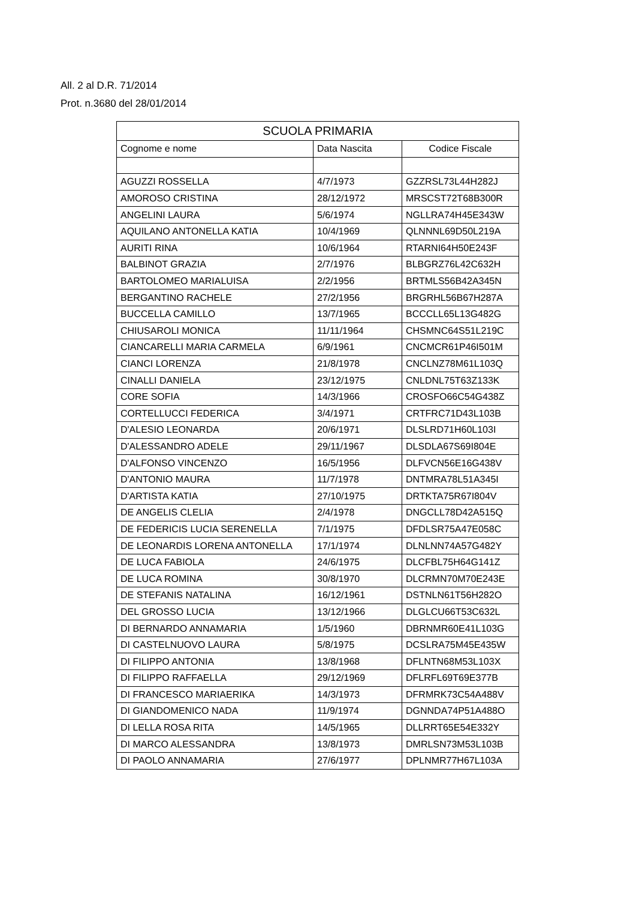All. 2 al D.R. 71/2014
Prot. n.3680 del 28/01/2014
| SCUOLA PRIMARIA | | |
| --- | --- | --- |
| Cognome e nome | Data Nascita | Codice Fiscale |
| AGUZZI ROSSELLA | 4/7/1973 | GZZRSL73L44H282J |
| AMOROSO CRISTINA | 28/12/1972 | MRSCST72T68B300R |
| ANGELINI LAURA | 5/6/1974 | NGLLRA74H45E343W |
| AQUILANO ANTONELLA KATIA | 10/4/1969 | QLNNNL69D50L219A |
| AURITI RINA | 10/6/1964 | RTARNI64H50E243F |
| BALBINOT GRAZIA | 2/7/1976 | BLBGRZ76L42C632H |
| BARTOLOMEO MARIALUISA | 2/2/1956 | BRTMLS56B42A345N |
| BERGANTINO RACHELE | 27/2/1956 | BRGRHL56B67H287A |
| BUCCELLA CAMILLO | 13/7/1965 | BCCCLL65L13G482G |
| CHIUSAROLI MONICA | 11/11/1964 | CHSMNC64S51L219C |
| CIANCARELLI MARIA CARMELA | 6/9/1961 | CNCMCR61P46I501M |
| CIANCI LORENZA | 21/8/1978 | CNCLNZ78M61L103Q |
| CINALLI DANIELA | 23/12/1975 | CNLDNL75T63Z133K |
| CORE SOFIA | 14/3/1966 | CROSFO66C54G438Z |
| CORTELLUCCI FEDERICA | 3/4/1971 | CRTFRC71D43L103B |
| D'ALESIO LEONARDA | 20/6/1971 | DLSLRD71H60L103I |
| D'ALESSANDRO ADELE | 29/11/1967 | DLSDLA67S69I804E |
| D'ALFONSO VINCENZO | 16/5/1956 | DLFVCN56E16G438V |
| D'ANTONIO MAURA | 11/7/1978 | DNTMRA78L51A345I |
| D'ARTISTA KATIA | 27/10/1975 | DRTKTA75R67I804V |
| DE ANGELIS CLELIA | 2/4/1978 | DNGCLL78D42A515Q |
| DE FEDERICIS LUCIA SERENELLA | 7/1/1975 | DFDLSR75A47E058C |
| DE LEONARDIS LORENA ANTONELLA | 17/1/1974 | DLNLNN74A57G482Y |
| DE LUCA FABIOLA | 24/6/1975 | DLCFBL75H64G141Z |
| DE LUCA ROMINA | 30/8/1970 | DLCRMN70M70E243E |
| DE STEFANIS NATALINA | 16/12/1961 | DSTNLN61T56H282O |
| DEL GROSSO LUCIA | 13/12/1966 | DLGLCU66T53C632L |
| DI BERNARDO ANNAMARIA | 1/5/1960 | DBRNMR60E41L103G |
| DI CASTELNUOVO LAURA | 5/8/1975 | DCSLRA75M45E435W |
| DI FILIPPO ANTONIA | 13/8/1968 | DFLNTN68M53L103X |
| DI FILIPPO RAFFAELLA | 29/12/1969 | DFLRFL69T69E377B |
| DI FRANCESCO MARIAERIKA | 14/3/1973 | DFRMRK73C54A488V |
| DI GIANDOMENICO NADA | 11/9/1974 | DGNNDA74P51A488O |
| DI LELLA ROSA RITA | 14/5/1965 | DLLRRT65E54E332Y |
| DI MARCO ALESSANDRA | 13/8/1973 | DMRLSN73M53L103B |
| DI PAOLO ANNAMARIA | 27/6/1977 | DPLNMR77H67L103A |